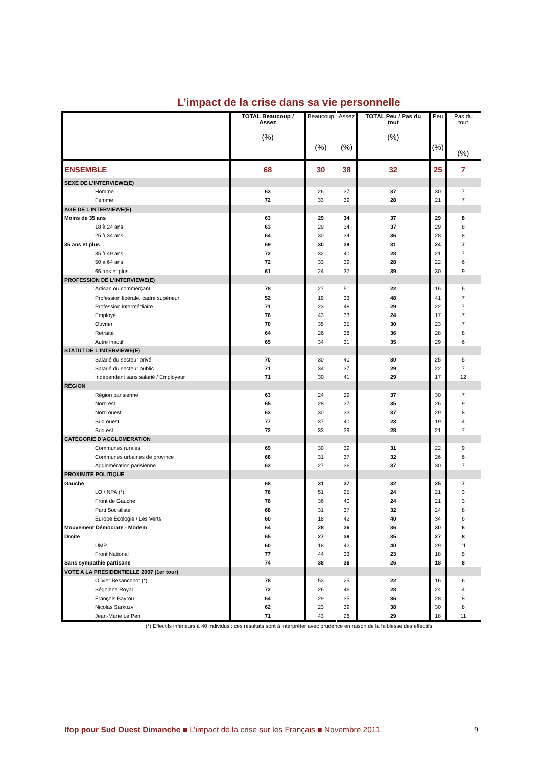L’impact de la crise dans sa vie personnelle
| | TOTAL Beaucoup / Assez (%) | Beaucoup (%) | Assez (%) | TOTAL Peu / Pas du tout (%) | Peu (%) | Pas du tout (%) |
| --- | --- | --- | --- | --- | --- | --- |
| ENSEMBLE | 68 | 30 | 38 | 32 | 25 | 7 |
| SEXE DE L’INTERVIEWE(E) | | | | | | |
| Homme | 63 | 26 | 37 | 37 | 30 | 7 |
| Femme | 72 | 33 | 39 | 28 | 21 | 7 |
| AGE DE L’INTERVIEWE(E) | | | | | | |
| Moins de 35 ans | 63 | 29 | 34 | 37 | 29 | 8 |
| 18 à 24 ans | 63 | 29 | 34 | 37 | 29 | 8 |
| 25 à 34 ans | 64 | 30 | 34 | 36 | 28 | 8 |
| 35 ans et plus | 69 | 30 | 39 | 31 | 24 | 7 |
| 35 à 49 ans | 72 | 32 | 40 | 28 | 21 | 7 |
| 50 à 64 ans | 72 | 33 | 39 | 28 | 22 | 6 |
| 65 ans et plus | 61 | 24 | 37 | 39 | 30 | 9 |
| PROFESSION DE L’INTERVIEWE(E) | | | | | | |
| Artisan ou commerçant | 78 | 27 | 51 | 22 | 16 | 6 |
| Profession libérale, cadre supérieur | 52 | 19 | 33 | 48 | 41 | 7 |
| Profession intermédiaire | 71 | 23 | 48 | 29 | 22 | 7 |
| Employé | 76 | 43 | 33 | 24 | 17 | 7 |
| Ouvrier | 70 | 35 | 35 | 30 | 23 | 7 |
| Retraité | 64 | 26 | 38 | 36 | 28 | 8 |
| Autre inactif | 65 | 34 | 31 | 35 | 29 | 6 |
| STATUT DE L’INTERVIEWE(E) | | | | | | |
| Salarié du secteur privé | 70 | 30 | 40 | 30 | 25 | 5 |
| Salarié du secteur public | 71 | 34 | 37 | 29 | 22 | 7 |
| Indépendant sans salarié / Employeur | 71 | 30 | 41 | 29 | 17 | 12 |
| REGION | | | | | | |
| Région parisienne | 63 | 24 | 39 | 37 | 30 | 7 |
| Nord est | 65 | 28 | 37 | 35 | 26 | 9 |
| Nord ouest | 63 | 30 | 33 | 37 | 29 | 8 |
| Sud ouest | 77 | 37 | 40 | 23 | 19 | 4 |
| Sud est | 72 | 33 | 39 | 28 | 21 | 7 |
| CATEGORIE D’AGGLOMERATION | | | | | | |
| Communes rurales | 69 | 30 | 39 | 31 | 22 | 9 |
| Communes urbaines de province | 68 | 31 | 37 | 32 | 26 | 6 |
| Agglomération parisienne | 63 | 27 | 36 | 37 | 30 | 7 |
| PROXIMITE POLITIQUE | | | | | | |
| Gauche | 68 | 31 | 37 | 32 | 25 | 7 |
| LO / NPA (*) | 76 | 51 | 25 | 24 | 21 | 3 |
| Front de Gauche | 76 | 36 | 40 | 24 | 21 | 3 |
| Parti Socialiste | 68 | 31 | 37 | 32 | 24 | 8 |
| Europe Ecologie / Les Verts | 60 | 18 | 42 | 40 | 34 | 6 |
| Mouvement Démocrate - Modem | 64 | 28 | 36 | 36 | 30 | 6 |
| Droite | 65 | 27 | 38 | 35 | 27 | 8 |
| UMP | 60 | 18 | 42 | 40 | 29 | 11 |
| Front National | 77 | 44 | 33 | 23 | 18 | 5 |
| Sans sympathie partisane | 74 | 38 | 36 | 26 | 18 | 8 |
| VOTE A LA PRESIDENTIELLE 2007 (1er tour) | | | | | | |
| Olivier Besancenot (*) | 78 | 53 | 25 | 22 | 16 | 6 |
| Ségolène Royal | 72 | 26 | 46 | 28 | 24 | 4 |
| François Bayrou | 64 | 29 | 35 | 36 | 28 | 8 |
| Nicolas Sarkozy | 62 | 23 | 39 | 38 | 30 | 8 |
| Jean-Marie Le Pen | 71 | 43 | 28 | 29 | 18 | 11 |
(*) Effectifs inférieurs à 40 individus : ces résultats sont à interpréter avec prudence en raison de la faiblesse des effectifs
Ifop pour Sud Ouest Dimanche ■ L’impact de la crise sur les Français ■ Novembre 2011 9